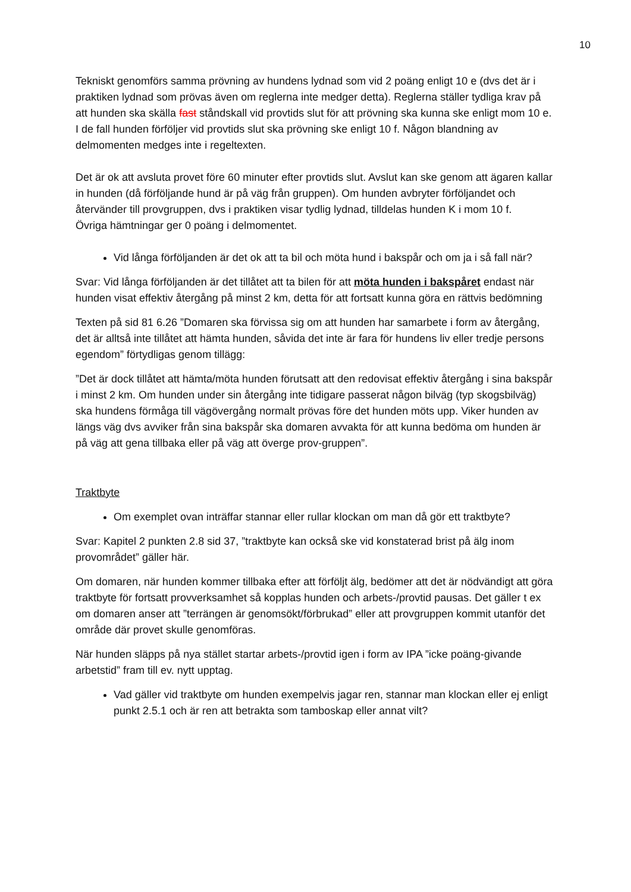10
Tekniskt genomförs samma prövning av hundens lydnad som vid 2 poäng enligt 10 e (dvs det är i praktiken lydnad som prövas även om reglerna inte medger detta). Reglerna ställer tydliga krav på att hunden ska skälla fast ståndskall vid provtids slut för att prövning ska kunna ske enligt mom 10 e. I de fall hunden förföljer vid provtids slut ska prövning ske enligt 10 f. Någon blandning av delmomenten medges inte i regeltexten.
Det är ok att avsluta provet före 60 minuter efter provtids slut. Avslut kan ske genom att ägaren kallar in hunden (då förföljande hund är på väg från gruppen). Om hunden avbryter förföljandet och återvänder till provgruppen, dvs i praktiken visar tydlig lydnad, tilldelas hunden K i mom 10 f.
Övriga hämtningar ger 0 poäng i delmomentet.
Vid långa förföljanden är det ok att ta bil och möta hund i bakspår och om ja i så fall när?
Svar: Vid långa förföljanden är det tillåtet att ta bilen för att möta hunden i bakspåret endast när hunden visat effektiv återgång på minst 2 km, detta för att fortsatt kunna göra en rättvis bedömning
Texten på sid 81 6.26 ”Domaren ska förvissa sig om att hunden har samarbete i form av återgång, det är alltså inte tillåtet att hämta hunden, såvida det inte är fara för hundens liv eller tredje persons egendom” förtydligas genom tillägg:
”Det är dock tillåtet att hämta/möta hunden förutsatt att den redovisat effektiv återgång i sina bakspår i minst 2 km. Om hunden under sin återgång inte tidigare passerat någon bilväg (typ skogsbilväg) ska hundens förmåga till vägövergång normalt prövas före det hunden möts upp. Viker hunden av längs väg dvs avviker från sina bakspår ska domaren avvakta för att kunna bedöma om hunden är på väg att gena tillbaka eller på väg att överge prov-gruppen”.
Traktbyte
Om exemplet ovan inträffar stannar eller rullar klockan om man då gör ett traktbyte?
Svar: Kapitel 2 punkten 2.8 sid 37, ”traktbyte kan också ske vid konstaterad brist på älg inom provområdet” gäller här.
Om domaren, när hunden kommer tillbaka efter att förföljt älg, bedömer att det är nödvändigt att göra traktbyte för fortsatt provverksamhet så kopplas hunden och arbets-/provtid pausas. Det gäller t ex om domaren anser att ”terrängen är genomsökt/förbrukad” eller att provgruppen kommit utanför det område där provet skulle genomföras.
När hunden släpps på nya stället startar arbets-/provtid igen i form av IPA ”icke poäng-givande arbetstid” fram till ev. nytt upptag.
Vad gäller vid traktbyte om hunden exempelvis jagar ren, stannar man klockan eller ej enligt punkt 2.5.1 och är ren att betrakta som tamboskap eller annat vilt?